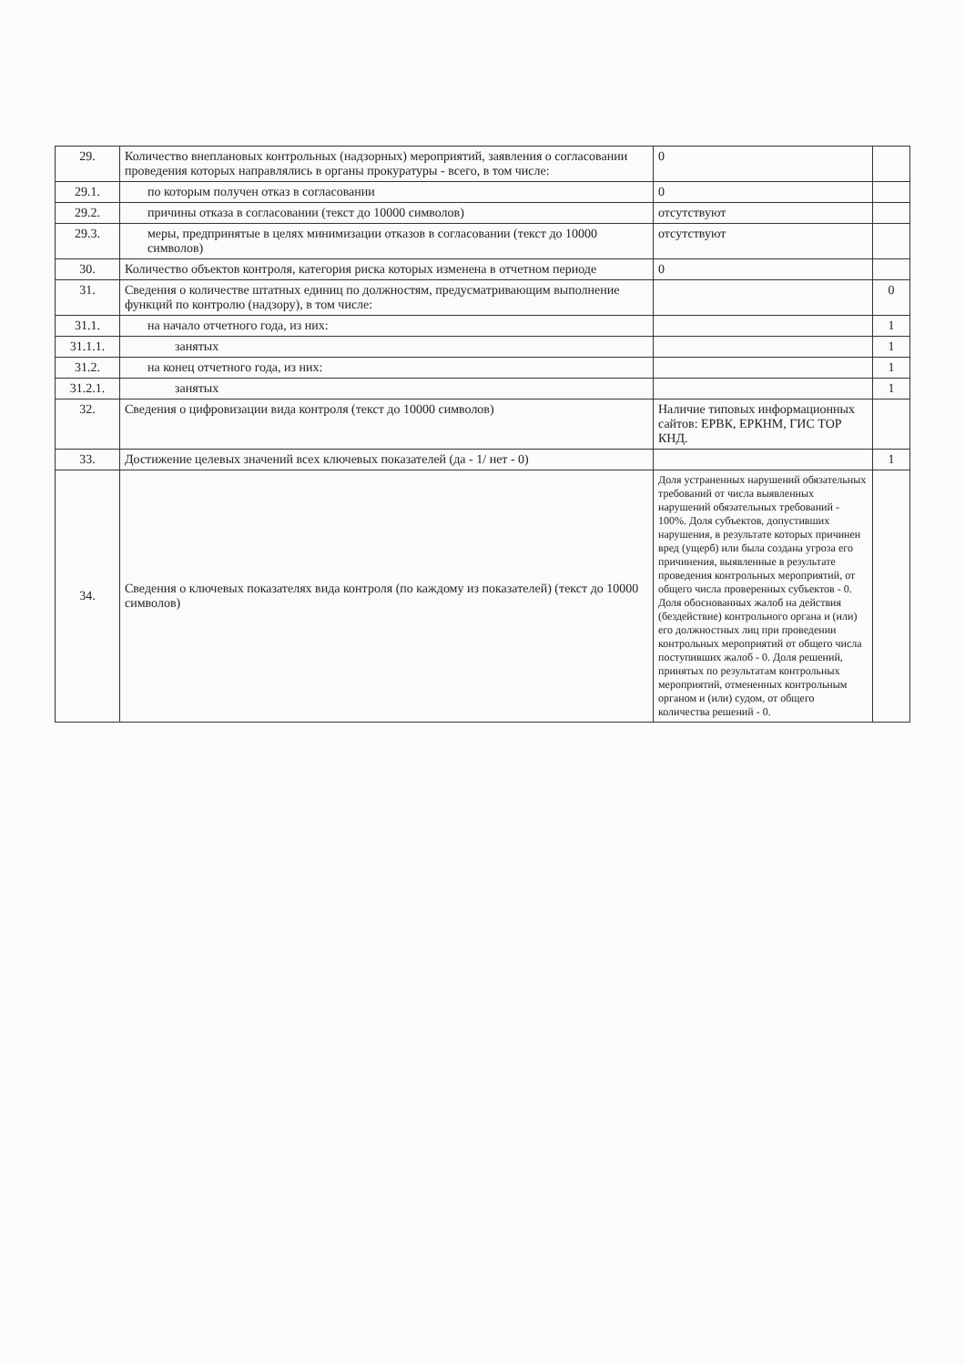| 29. | Количество внеплановых контрольных (надзорных) мероприятий, заявления о согласовании проведения которых направлялись в органы прокуратуры - всего, в том числе: | 0 | |
| 29.1. | по которым получен отказ в согласовании | 0 | |
| 29.2. | причины отказа в согласовании (текст до 10000 символов) | отсутствуют | |
| 29.3. | меры, предпринятые в целях минимизации отказов в согласовании (текст до 10000 символов) | отсутствуют | |
| 30. | Количество объектов контроля, категория риска которых изменена в отчетном периоде | 0 | |
| 31. | Сведения о количестве штатных единиц по должностям, предусматривающим выполнение функций по контролю (надзору), в том числе: | | 0 |
| 31.1. | на начало отчетного года, из них: | | 1 |
| 31.1.1. | занятых | | 1 |
| 31.2. | на конец отчетного года, из них: | | 1 |
| 31.2.1. | занятых | | 1 |
| 32. | Сведения о цифровизации вида контроля (текст до 10000 символов) | Наличие типовых информационных сайтов: ЕРВК, ЕРКНМ, ГИС ТОР КНД. | |
| 33. | Достижение целевых значений всех ключевых показателей (да - 1/ нет - 0) | | 1 |
| 34. | Сведения о ключевых показателях вида контроля (по каждому из показателей) (текст до 10000 символов) | Доля устраненных нарушений обязательных требований от числа выявленных нарушений обязательных требований - 100%. Доля субъектов, допустивших нарушения, в результате которых причинен вред (ущерб) или была создана угроза его причинения, выявленные в результате проведения контрольных мероприятий, от общего числа проверенных субъектов - 0. Доля обоснованных жалоб на действия (бездействие) контрольного органа и (или) его должностных лиц при проведении контрольных мероприятий от общего числа поступивших жалоб - 0. Доля решений, принятых по результатам контрольных мероприятий, отмененных контрольным органом и (или) судом, от общего количества решений - 0. | |